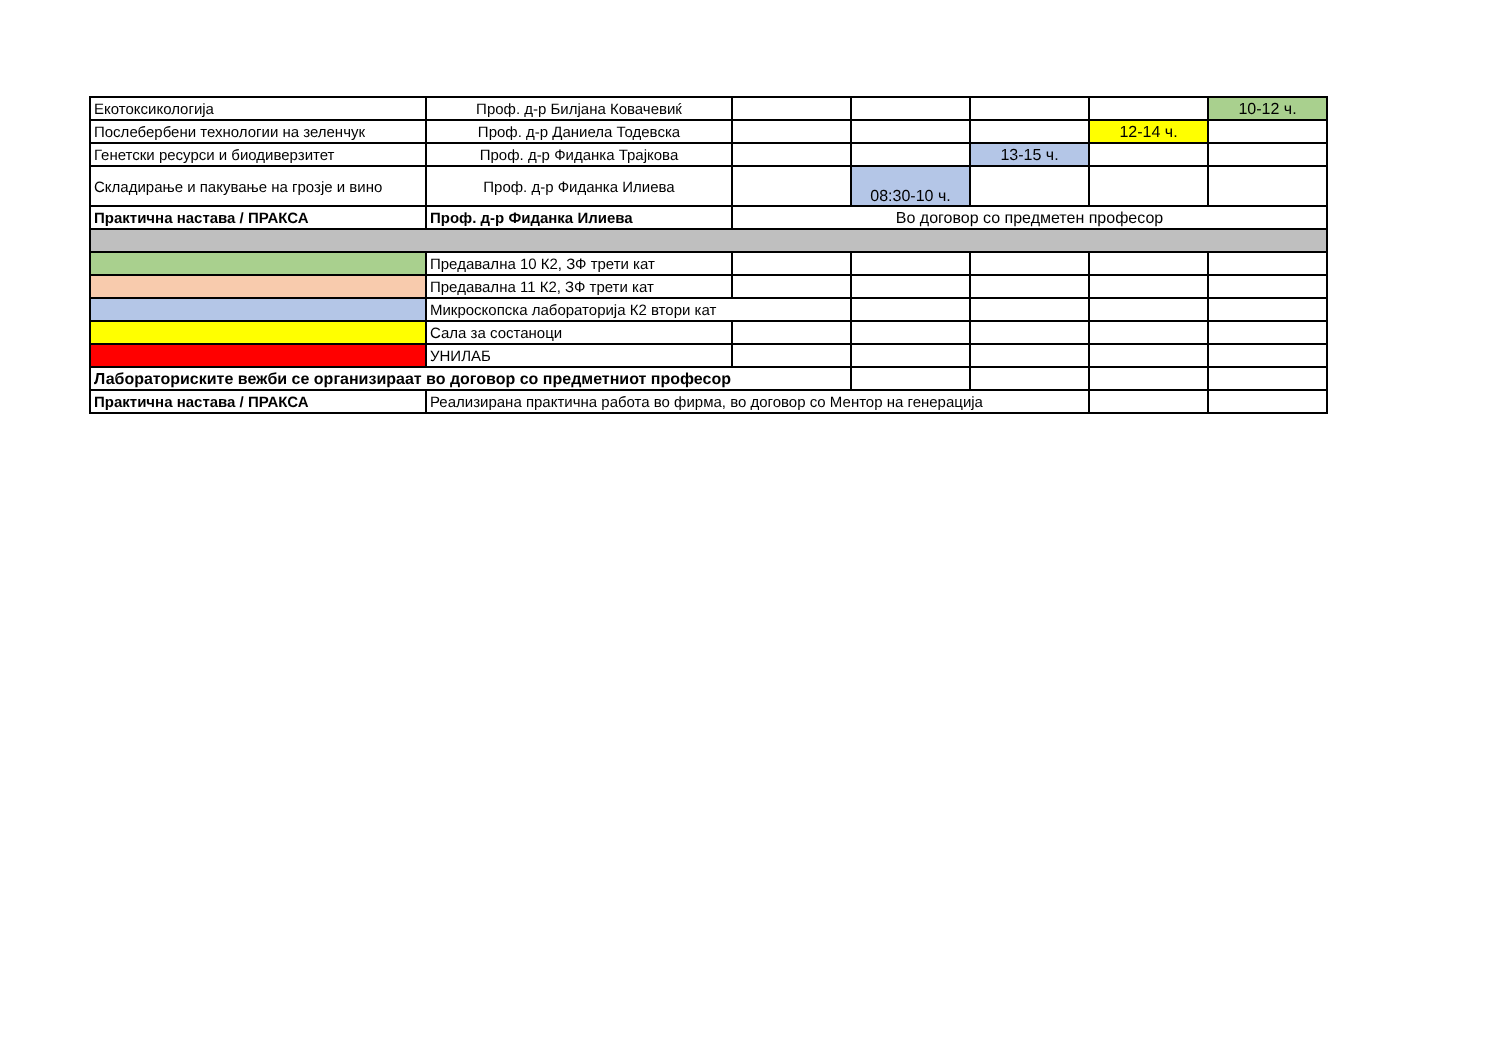| Екотоксикологија | Проф. д-р Билјана Ковачевиќ | | | | | 10-12 ч. |
| Послебербени технологии на зеленчук | Проф. д-р Даниела Тодевска | | | | 12-14 ч. | |
| Генетски ресурси и биодиверзитет | Проф. д-р Фиданка Трајкова | | | 13-15 ч. | | |
| Складирање и пакување на грозје и вино | Проф. д-р Фиданка Илиева | | 08:30-10 ч. | | | |
| Практична настава / ПРАКСА | Проф. д-р Фиданка Илиева | Во договор со предметен професор | | | | |
| | Предавална 10 К2, ЗФ трети кат | | | | | |
| | Предавална 11 К2, ЗФ трети кат | | | | | |
| | Микроскопска лабораторија К2 втори кат | | | | | |
| | Сала за состаноци | | | | | |
| | УНИЛАБ | | | | | |
| Лабораториските вежби се организираат во договор со предметниот професор | | | | | | |
| Практична настава / ПРАКСА | Реализирана практична работа во фирма, во договор со Ментор на генерација | | | | | |